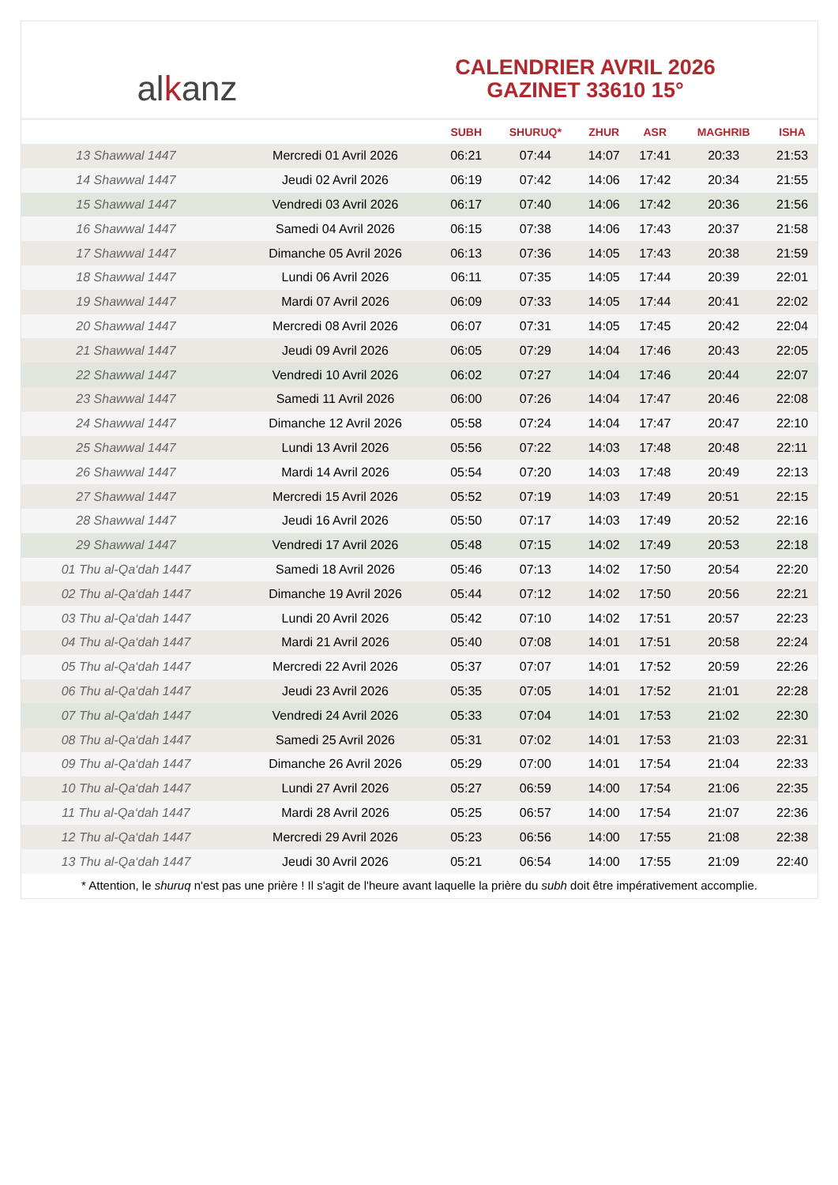alkanz
CALENDRIER AVRIL 2026
GAZINET 33610 15°
| | | SUBH | SHURUQ* | ZHUR | ASR | MAGHRIB | ISHA |
| --- | --- | --- | --- | --- | --- | --- | --- |
| 13 Shawwal 1447 | Mercredi 01 Avril 2026 | 06:21 | 07:44 | 14:07 | 17:41 | 20:33 | 21:53 |
| 14 Shawwal 1447 | Jeudi 02 Avril 2026 | 06:19 | 07:42 | 14:06 | 17:42 | 20:34 | 21:55 |
| 15 Shawwal 1447 | Vendredi 03 Avril 2026 | 06:17 | 07:40 | 14:06 | 17:42 | 20:36 | 21:56 |
| 16 Shawwal 1447 | Samedi 04 Avril 2026 | 06:15 | 07:38 | 14:06 | 17:43 | 20:37 | 21:58 |
| 17 Shawwal 1447 | Dimanche 05 Avril 2026 | 06:13 | 07:36 | 14:05 | 17:43 | 20:38 | 21:59 |
| 18 Shawwal 1447 | Lundi 06 Avril 2026 | 06:11 | 07:35 | 14:05 | 17:44 | 20:39 | 22:01 |
| 19 Shawwal 1447 | Mardi 07 Avril 2026 | 06:09 | 07:33 | 14:05 | 17:44 | 20:41 | 22:02 |
| 20 Shawwal 1447 | Mercredi 08 Avril 2026 | 06:07 | 07:31 | 14:05 | 17:45 | 20:42 | 22:04 |
| 21 Shawwal 1447 | Jeudi 09 Avril 2026 | 06:05 | 07:29 | 14:04 | 17:46 | 20:43 | 22:05 |
| 22 Shawwal 1447 | Vendredi 10 Avril 2026 | 06:02 | 07:27 | 14:04 | 17:46 | 20:44 | 22:07 |
| 23 Shawwal 1447 | Samedi 11 Avril 2026 | 06:00 | 07:26 | 14:04 | 17:47 | 20:46 | 22:08 |
| 24 Shawwal 1447 | Dimanche 12 Avril 2026 | 05:58 | 07:24 | 14:04 | 17:47 | 20:47 | 22:10 |
| 25 Shawwal 1447 | Lundi 13 Avril 2026 | 05:56 | 07:22 | 14:03 | 17:48 | 20:48 | 22:11 |
| 26 Shawwal 1447 | Mardi 14 Avril 2026 | 05:54 | 07:20 | 14:03 | 17:48 | 20:49 | 22:13 |
| 27 Shawwal 1447 | Mercredi 15 Avril 2026 | 05:52 | 07:19 | 14:03 | 17:49 | 20:51 | 22:15 |
| 28 Shawwal 1447 | Jeudi 16 Avril 2026 | 05:50 | 07:17 | 14:03 | 17:49 | 20:52 | 22:16 |
| 29 Shawwal 1447 | Vendredi 17 Avril 2026 | 05:48 | 07:15 | 14:02 | 17:49 | 20:53 | 22:18 |
| 01 Thu al-Qa‘dah 1447 | Samedi 18 Avril 2026 | 05:46 | 07:13 | 14:02 | 17:50 | 20:54 | 22:20 |
| 02 Thu al-Qa‘dah 1447 | Dimanche 19 Avril 2026 | 05:44 | 07:12 | 14:02 | 17:50 | 20:56 | 22:21 |
| 03 Thu al-Qa‘dah 1447 | Lundi 20 Avril 2026 | 05:42 | 07:10 | 14:02 | 17:51 | 20:57 | 22:23 |
| 04 Thu al-Qa‘dah 1447 | Mardi 21 Avril 2026 | 05:40 | 07:08 | 14:01 | 17:51 | 20:58 | 22:24 |
| 05 Thu al-Qa‘dah 1447 | Mercredi 22 Avril 2026 | 05:37 | 07:07 | 14:01 | 17:52 | 20:59 | 22:26 |
| 06 Thu al-Qa‘dah 1447 | Jeudi 23 Avril 2026 | 05:35 | 07:05 | 14:01 | 17:52 | 21:01 | 22:28 |
| 07 Thu al-Qa‘dah 1447 | Vendredi 24 Avril 2026 | 05:33 | 07:04 | 14:01 | 17:53 | 21:02 | 22:30 |
| 08 Thu al-Qa‘dah 1447 | Samedi 25 Avril 2026 | 05:31 | 07:02 | 14:01 | 17:53 | 21:03 | 22:31 |
| 09 Thu al-Qa‘dah 1447 | Dimanche 26 Avril 2026 | 05:29 | 07:00 | 14:01 | 17:54 | 21:04 | 22:33 |
| 10 Thu al-Qa‘dah 1447 | Lundi 27 Avril 2026 | 05:27 | 06:59 | 14:00 | 17:54 | 21:06 | 22:35 |
| 11 Thu al-Qa‘dah 1447 | Mardi 28 Avril 2026 | 05:25 | 06:57 | 14:00 | 17:54 | 21:07 | 22:36 |
| 12 Thu al-Qa‘dah 1447 | Mercredi 29 Avril 2026 | 05:23 | 06:56 | 14:00 | 17:55 | 21:08 | 22:38 |
| 13 Thu al-Qa‘dah 1447 | Jeudi 30 Avril 2026 | 05:21 | 06:54 | 14:00 | 17:55 | 21:09 | 22:40 |
* Attention, le shuruq n'est pas une prière ! Il s'agit de l'heure avant laquelle la prière du subh doit être impérativement accomplie.